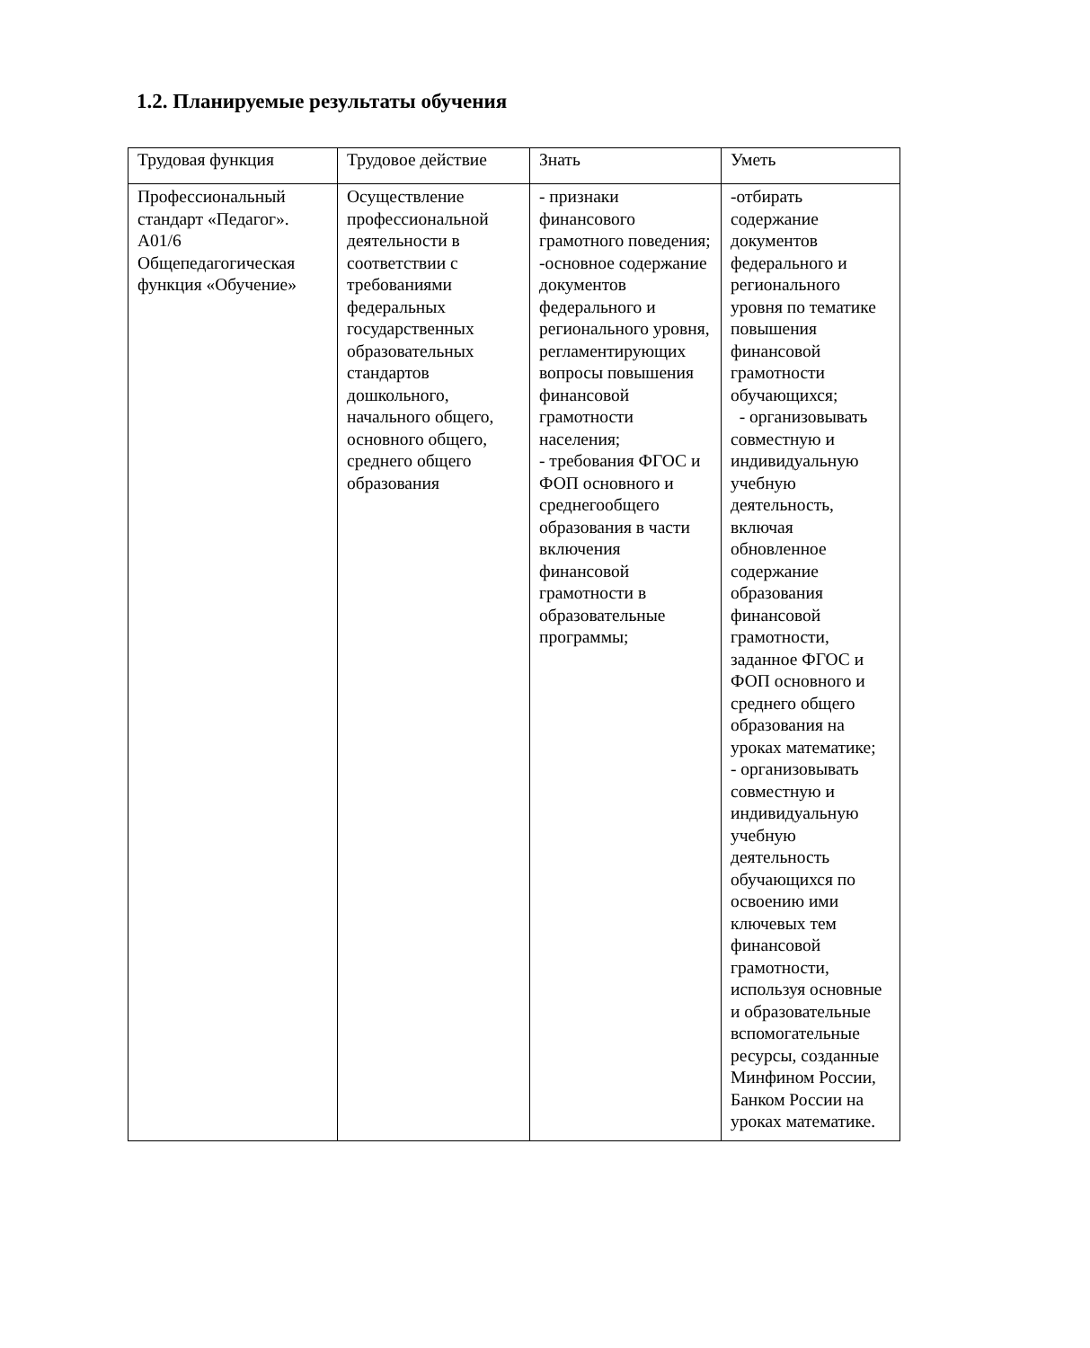1.2. Планируемые результаты обучения
| Трудовая функция | Трудовое действие | Знать | Уметь |
| Профессиональный стандарт «Педагог». А01/6 Общепедагогическая функция «Обучение» | Осуществление профессиональной деятельности в соответствии с требованиями федеральных государственных образовательных стандартов дошкольного, начального общего, основного общего, среднего общего образования | - признаки финансового грамотного поведения; -основное содержание документов федерального и регионального уровня, регламентирующих вопросы повышения финансовой грамотности населения; - требования ФГОС и ФОП основного и среднегообщего образования в части включения финансовой грамотности в образовательные программы; | -отбирать содержание документов федерального и регионального уровня по тематике повышения финансовой грамотности обучающихся; - организовывать совместную и индивидуальную учебную деятельность, включая обновленное содержание образования финансовой грамотности, заданное ФГОС и ФОП основного и среднего общего образования на уроках математике; - организовывать совместную и индивидуальную учебную деятельность обучающихся по освоению ими ключевых тем финансовой грамотности, используя основные и образовательные вспомогательные ресурсы, созданные Минфином России, Банком России на уроках математике. |